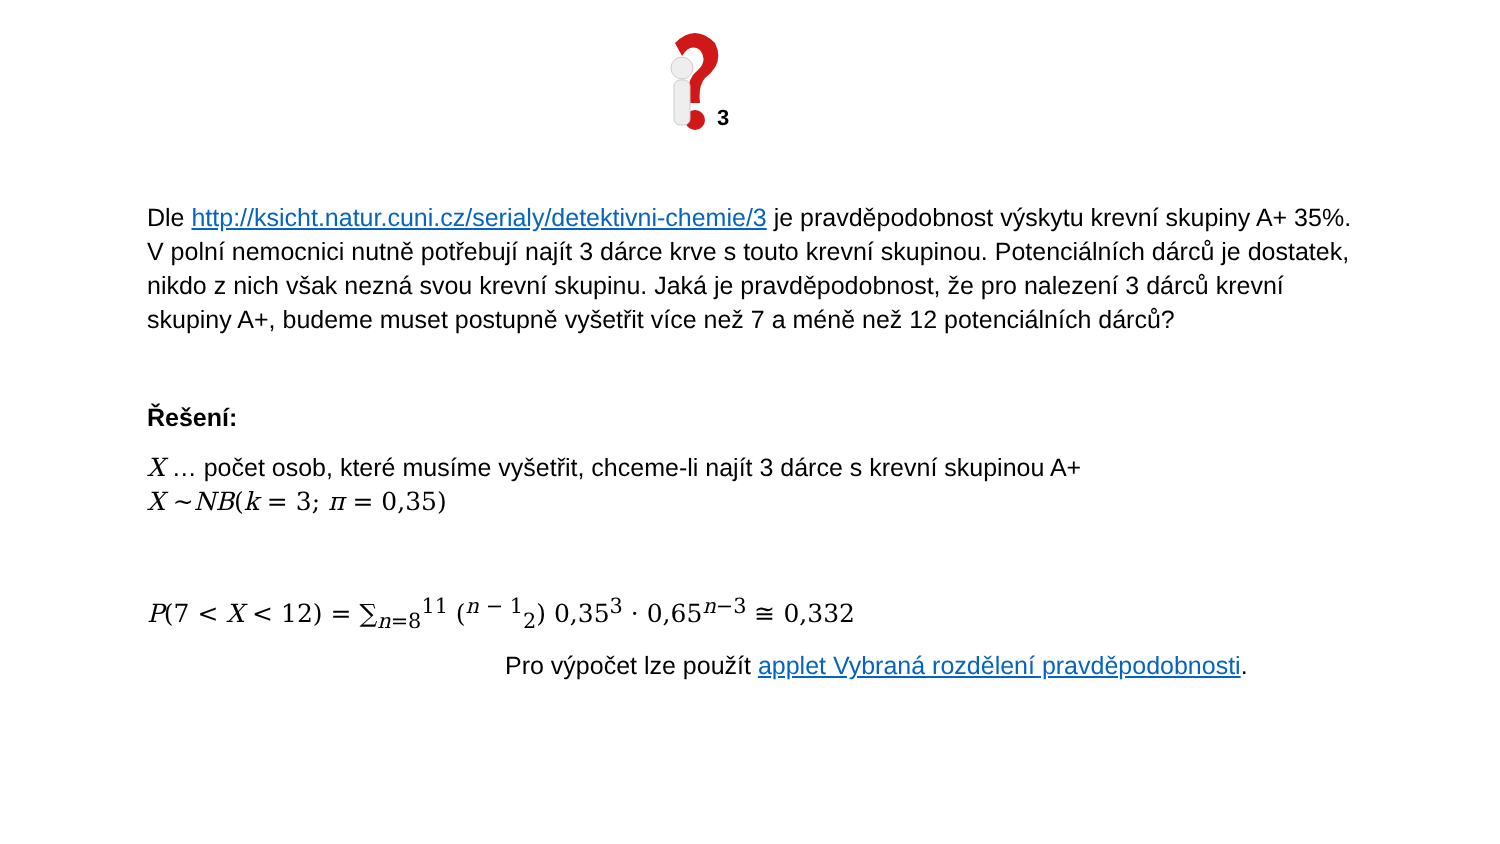3
Dle http://ksicht.natur.cuni.cz/serialy/detektivni-chemie/3 je pravděpodobnost výskytu krevní skupiny A+ 35%. V polní nemocnici nutně potřebují najít 3 dárce krve s touto krevní skupinou. Potenciálních dárců je dostatek, nikdo z nich však nezná svou krevní skupinu. Jaká je pravděpodobnost, že pro nalezení 3 dárců krevní skupiny A+, budeme muset postupně vyšetřit více než 7 a méně než 12 potenciálních dárců?
Řešení:
X … počet osob, které musíme vyšetřit, chceme-li najít 3 dárce s krevní skupinou A+
X ~NB(k = 3; π = 0,35)
P(7 < X < 12) = ∑<sub>n=8</sub><sup>11</sup> (<sup>n − 1</sup><sub>2</sub>) 0,35<sup>3</sup> · 0,65<sup>n−3</sup> ≅ 0,332
Pro výpočet lze použít applet Vybraná rozdělení pravděpodobnosti.